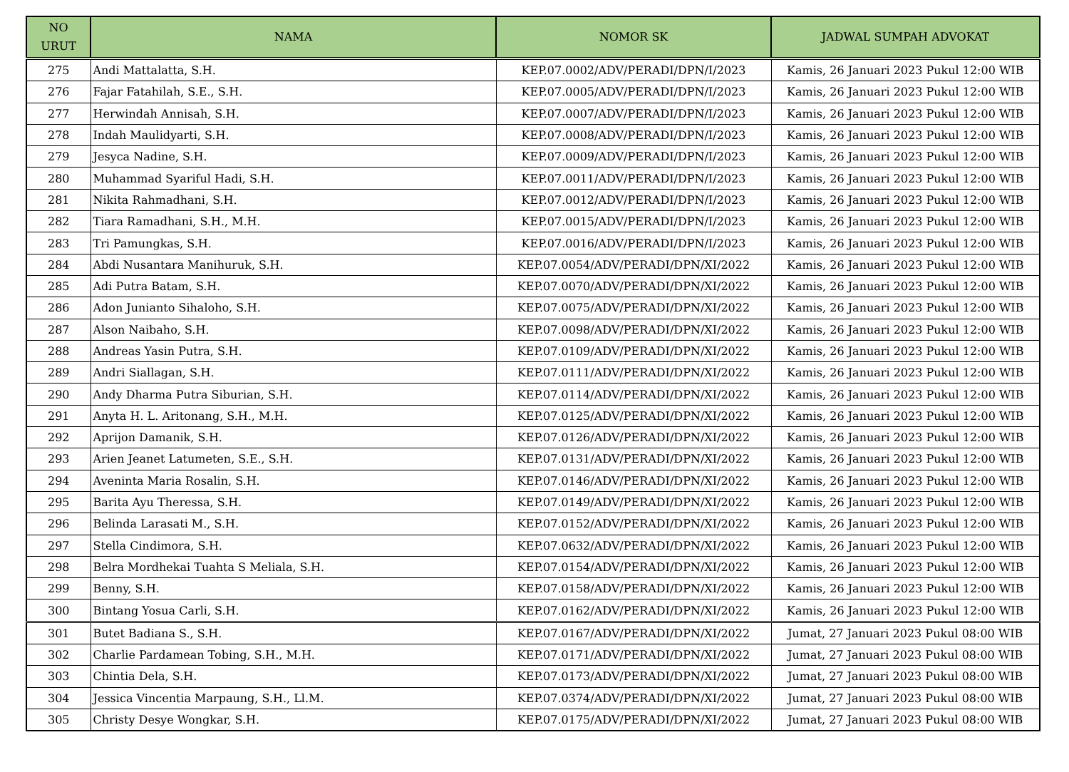| NO URUT | NAMA | NOMOR SK | JADWAL SUMPAH ADVOKAT |
| --- | --- | --- | --- |
| 275 | Andi Mattalatta, S.H. | KEP.07.0002/ADV/PERADI/DPN/I/2023 | Kamis, 26 Januari 2023 Pukul 12:00 WIB |
| 276 | Fajar Fatahilah, S.E., S.H. | KEP.07.0005/ADV/PERADI/DPN/I/2023 | Kamis, 26 Januari 2023 Pukul 12:00 WIB |
| 277 | Herwindah Annisah, S.H. | KEP.07.0007/ADV/PERADI/DPN/I/2023 | Kamis, 26 Januari 2023 Pukul 12:00 WIB |
| 278 | Indah Maulidyarti, S.H. | KEP.07.0008/ADV/PERADI/DPN/I/2023 | Kamis, 26 Januari 2023 Pukul 12:00 WIB |
| 279 | Jesyca Nadine, S.H. | KEP.07.0009/ADV/PERADI/DPN/I/2023 | Kamis, 26 Januari 2023 Pukul 12:00 WIB |
| 280 | Muhammad Syariful Hadi, S.H. | KEP.07.0011/ADV/PERADI/DPN/I/2023 | Kamis, 26 Januari 2023 Pukul 12:00 WIB |
| 281 | Nikita Rahmadhani, S.H. | KEP.07.0012/ADV/PERADI/DPN/I/2023 | Kamis, 26 Januari 2023 Pukul 12:00 WIB |
| 282 | Tiara Ramadhani, S.H., M.H. | KEP.07.0015/ADV/PERADI/DPN/I/2023 | Kamis, 26 Januari 2023 Pukul 12:00 WIB |
| 283 | Tri Pamungkas, S.H. | KEP.07.0016/ADV/PERADI/DPN/I/2023 | Kamis, 26 Januari 2023 Pukul 12:00 WIB |
| 284 | Abdi Nusantara Manihuruk, S.H. | KEP.07.0054/ADV/PERADI/DPN/XI/2022 | Kamis, 26 Januari 2023 Pukul 12:00 WIB |
| 285 | Adi Putra Batam, S.H. | KEP.07.0070/ADV/PERADI/DPN/XI/2022 | Kamis, 26 Januari 2023 Pukul 12:00 WIB |
| 286 | Adon Junianto Sihaloho, S.H. | KEP.07.0075/ADV/PERADI/DPN/XI/2022 | Kamis, 26 Januari 2023 Pukul 12:00 WIB |
| 287 | Alson Naibaho, S.H. | KEP.07.0098/ADV/PERADI/DPN/XI/2022 | Kamis, 26 Januari 2023 Pukul 12:00 WIB |
| 288 | Andreas Yasin Putra, S.H. | KEP.07.0109/ADV/PERADI/DPN/XI/2022 | Kamis, 26 Januari 2023 Pukul 12:00 WIB |
| 289 | Andri Siallagan, S.H. | KEP.07.0111/ADV/PERADI/DPN/XI/2022 | Kamis, 26 Januari 2023 Pukul 12:00 WIB |
| 290 | Andy Dharma Putra Siburian, S.H. | KEP.07.0114/ADV/PERADI/DPN/XI/2022 | Kamis, 26 Januari 2023 Pukul 12:00 WIB |
| 291 | Anyta H. L. Aritonang, S.H., M.H. | KEP.07.0125/ADV/PERADI/DPN/XI/2022 | Kamis, 26 Januari 2023 Pukul 12:00 WIB |
| 292 | Aprijon Damanik, S.H. | KEP.07.0126/ADV/PERADI/DPN/XI/2022 | Kamis, 26 Januari 2023 Pukul 12:00 WIB |
| 293 | Arien Jeanet Latumeten, S.E., S.H. | KEP.07.0131/ADV/PERADI/DPN/XI/2022 | Kamis, 26 Januari 2023 Pukul 12:00 WIB |
| 294 | Aveninta Maria Rosalin, S.H. | KEP.07.0146/ADV/PERADI/DPN/XI/2022 | Kamis, 26 Januari 2023 Pukul 12:00 WIB |
| 295 | Barita Ayu Theressa, S.H. | KEP.07.0149/ADV/PERADI/DPN/XI/2022 | Kamis, 26 Januari 2023 Pukul 12:00 WIB |
| 296 | Belinda Larasati M., S.H. | KEP.07.0152/ADV/PERADI/DPN/XI/2022 | Kamis, 26 Januari 2023 Pukul 12:00 WIB |
| 297 | Stella Cindimora, S.H. | KEP.07.0632/ADV/PERADI/DPN/XI/2022 | Kamis, 26 Januari 2023 Pukul 12:00 WIB |
| 298 | Belra Mordhekai Tuahta S Meliala, S.H. | KEP.07.0154/ADV/PERADI/DPN/XI/2022 | Kamis, 26 Januari 2023 Pukul 12:00 WIB |
| 299 | Benny, S.H. | KEP.07.0158/ADV/PERADI/DPN/XI/2022 | Kamis, 26 Januari 2023 Pukul 12:00 WIB |
| 300 | Bintang Yosua Carli, S.H. | KEP.07.0162/ADV/PERADI/DPN/XI/2022 | Kamis, 26 Januari 2023 Pukul 12:00 WIB |
| 301 | Butet Badiana S., S.H. | KEP.07.0167/ADV/PERADI/DPN/XI/2022 | Jumat, 27 Januari 2023 Pukul 08:00 WIB |
| 302 | Charlie Pardamean Tobing, S.H., M.H. | KEP.07.0171/ADV/PERADI/DPN/XI/2022 | Jumat, 27 Januari 2023 Pukul 08:00 WIB |
| 303 | Chintia Dela, S.H. | KEP.07.0173/ADV/PERADI/DPN/XI/2022 | Jumat, 27 Januari 2023 Pukul 08:00 WIB |
| 304 | Jessica Vincentia Marpaung, S.H., Ll.M. | KEP.07.0374/ADV/PERADI/DPN/XI/2022 | Jumat, 27 Januari 2023 Pukul 08:00 WIB |
| 305 | Christy Desye Wongkar, S.H. | KEP.07.0175/ADV/PERADI/DPN/XI/2022 | Jumat, 27 Januari 2023 Pukul 08:00 WIB |